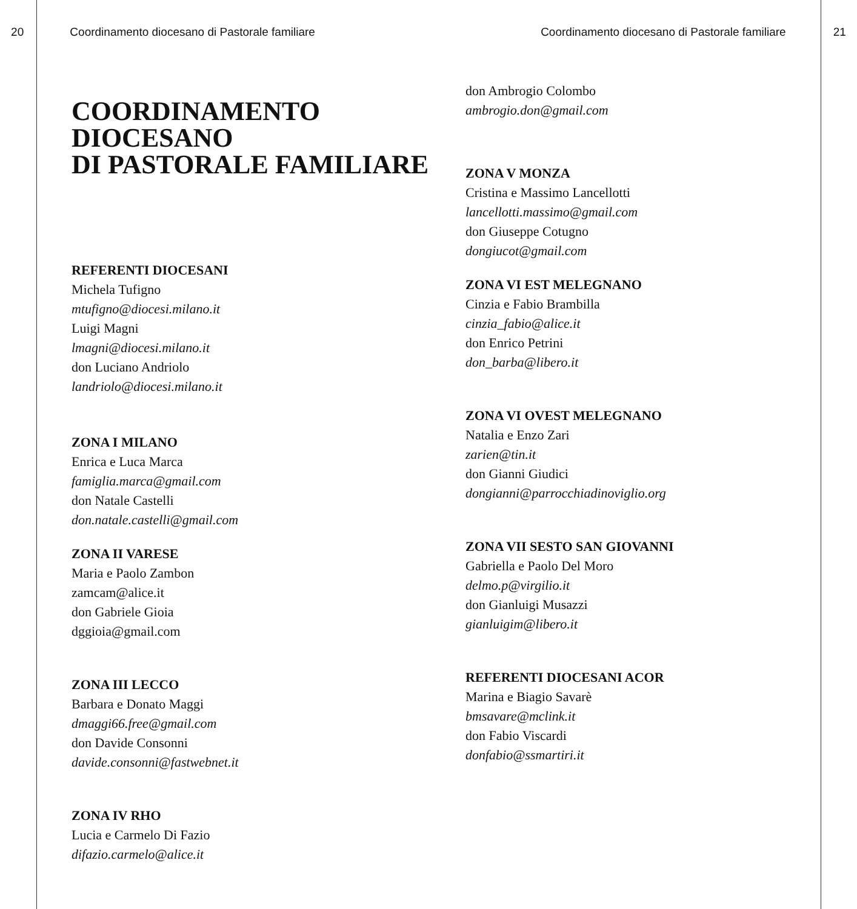20 Coordinamento diocesano di Pastorale familiare Coordinamento diocesano di Pastorale familiare
21
COORDINAMENTO
DIOCESANO
DI PASTORALE FAMILIARE
REFERENTI DIOCESANI
Michela Tufigno
mtufigno@diocesi.milano.it
Luigi Magni
lmagni@diocesi.milano.it
don Luciano Andriolo
landriolo@diocesi.milano.it
ZONA I MILANO
Enrica e Luca Marca
famiglia.marca@gmail.com
don Natale Castelli
don.natale.castelli@gmail.com
ZONA II VARESE
Maria e Paolo Zambon
zamcam@alice.it
don Gabriele Gioia
dggioia@gmail.com
ZONA III LECCO
Barbara e Donato Maggi
dmaggi66.free@gmail.com
don Davide Consonni
davide.consonni@fastwebnet.it
ZONA IV RHO
Lucia e Carmelo Di Fazio
difazio.carmelo@alice.it
don Ambrogio Colombo
ambrogio.don@gmail.com
ZONA V MONZA
Cristina e Massimo Lancellotti
lancellotti.massimo@gmail.com
don Giuseppe Cotugno
dongiucot@gmail.com
ZONA VI EST MELEGNANO
Cinzia e Fabio Brambilla
cinzia_fabio@alice.it
don Enrico Petrini
don_barba@libero.it
ZONA VI OVEST MELEGNANO
Natalia e Enzo Zari
zarien@tin.it
don Gianni Giudici
dongianni@parrocchiadinoviglio.org
ZONA VII SESTO SAN GIOVANNI
Gabriella e Paolo Del Moro
delmo.p@virgilio.it
don Gianluigi Musazzi
gianluigim@libero.it
REFERENTI DIOCESANI ACOR
Marina e Biagio Savarè
bmsavare@mclink.it
don Fabio Viscardi
donfabio@ssmartiri.it